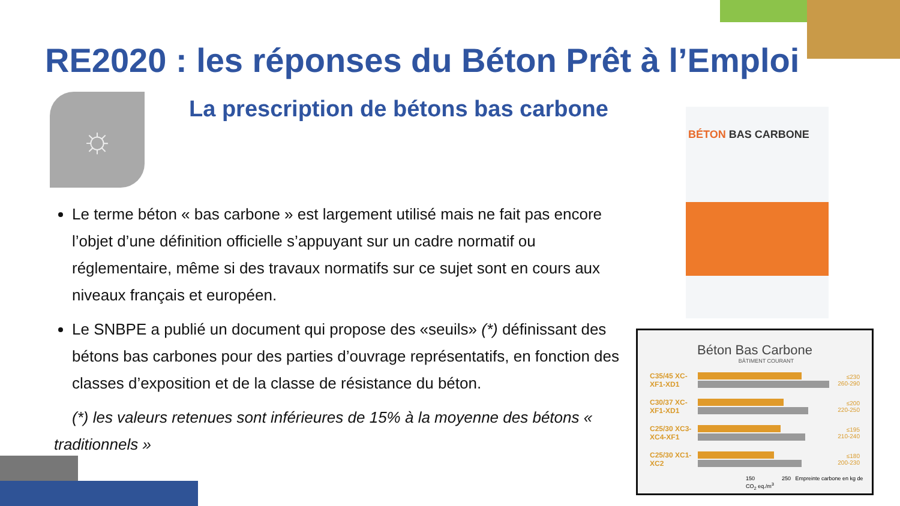☼ BÉTON BAS CARBONE
RE2020 : les réponses du Béton Prêt à l’Emploi
La prescription de bétons bas carbone
Le terme béton « bas carbone » est largement utilisé mais ne fait pas encore l’objet d’une définition officielle s’appuyant sur un cadre normatif ou réglementaire, même si des travaux normatifs sur ce sujet sont en cours aux niveaux français et européen.
Le SNBPE a publié un document qui propose des «seuils» (*) définissant des bétons bas carbones pour des parties d’ouvrage représentatifs, en fonction des classes d’exposition et de la classe de résistance du béton.
(*) les valeurs retenues sont inférieures de 15% à la moyenne des bétons « traditionnels »
Béton Bas Carbone
BÂTIMENT COURANT
C35/45 XC-XF1-XD1
≤230 260-290
C30/37 XC-XF1-XD1
≤200 220-250
C25/30 XC3-XC4-XF1
≤195 210-240
C25/30 XC1-XC2
≤180 200-230
150 250 Empreinte carbone en kg de CO<sub>2</sub> eq./m<sup>3</sup>